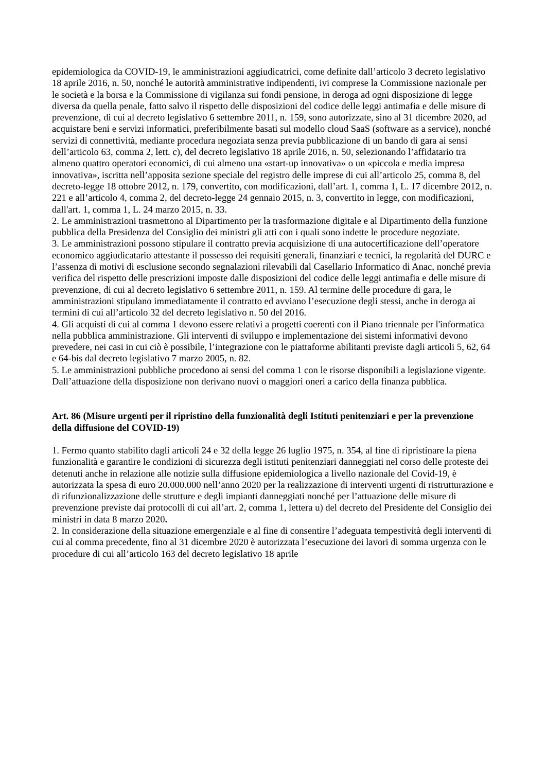epidemiologica da COVID-19, le amministrazioni aggiudicatrici, come definite dall’articolo 3 decreto legislativo 18 aprile 2016, n. 50, nonché le autorità amministrative indipendenti, ivi comprese la Commissione nazionale per le società e la borsa e la Commissione di vigilanza sui fondi pensione, in deroga ad ogni disposizione di legge diversa da quella penale, fatto salvo il rispetto delle disposizioni del codice delle leggi antimafia e delle misure di prevenzione, di cui al decreto legislativo 6 settembre 2011, n. 159, sono autorizzate, sino al 31 dicembre 2020, ad acquistare beni e servizi informatici, preferibilmente basati sul modello cloud SaaS (software as a service), nonché servizi di connettività, mediante procedura negoziata senza previa pubblicazione di un bando di gara ai sensi dell’articolo 63, comma 2, lett. c), del decreto legislativo 18 aprile 2016, n. 50, selezionando l’affidatario tra almeno quattro operatori economici, di cui almeno una «start-up innovativa» o un «piccola e media impresa innovativa», iscritta nell’apposita sezione speciale del registro delle imprese di cui all’articolo 25, comma 8, del decreto-legge 18 ottobre 2012, n. 179, convertito, con modificazioni, dall’art. 1, comma 1, L. 17 dicembre 2012, n. 221 e all’articolo 4, comma 2, del decreto-legge 24 gennaio 2015, n. 3, convertito in legge, con modificazioni, dall'art. 1, comma 1, L. 24 marzo 2015, n. 33.
2. Le amministrazioni trasmettono al Dipartimento per la trasformazione digitale e al Dipartimento della funzione pubblica della Presidenza del Consiglio dei ministri gli atti con i quali sono indette le procedure negoziate.
3. Le amministrazioni possono stipulare il contratto previa acquisizione di una autocertificazione dell’operatore economico aggiudicatario attestante il possesso dei requisiti generali, finanziari e tecnici, la regolarità del DURC e l’assenza di motivi di esclusione secondo segnalazioni rilevabili dal Casellario Informatico di Anac, nonché previa verifica del rispetto delle prescrizioni imposte dalle disposizioni del codice delle leggi antimafia e delle misure di prevenzione, di cui al decreto legislativo 6 settembre 2011, n. 159. Al termine delle procedure di gara, le amministrazioni stipulano immediatamente il contratto ed avviano l’esecuzione degli stessi, anche in deroga ai termini di cui all’articolo 32 del decreto legislativo n. 50 del 2016.
4. Gli acquisti di cui al comma 1 devono essere relativi a progetti coerenti con il Piano triennale per l'informatica nella pubblica amministrazione. Gli interventi di sviluppo e implementazione dei sistemi informativi devono prevedere, nei casi in cui ciò è possibile, l’integrazione con le piattaforme abilitanti previste dagli articoli 5, 62, 64 e 64-bis dal decreto legislativo 7 marzo 2005, n. 82.
5. Le amministrazioni pubbliche procedono ai sensi del comma 1 con le risorse disponibili a legislazione vigente. Dall’attuazione della disposizione non derivano nuovi o maggiori oneri a carico della finanza pubblica.
Art. 86 (Misure urgenti per il ripristino della funzionalità degli Istituti penitenziari e per la prevenzione della diffusione del COVID-19)
1. Fermo quanto stabilito dagli articoli 24 e 32 della legge 26 luglio 1975, n. 354, al fine di ripristinare la piena funzionalità e garantire le condizioni di sicurezza degli istituti penitenziari danneggiati nel corso delle proteste dei detenuti anche in relazione alle notizie sulla diffusione epidemiologica a livello nazionale del Covid-19, è autorizzata la spesa di euro 20.000.000 nell’anno 2020 per la realizzazione di interventi urgenti di ristrutturazione e di rifunzionalizzazione delle strutture e degli impianti danneggiati nonché per l’attuazione delle misure di prevenzione previste dai protocolli di cui all’art. 2, comma 1, lettera u) del decreto del Presidente del Consiglio dei ministri in data 8 marzo 2020.
2. In considerazione della situazione emergenziale e al fine di consentire l’adeguata tempestività degli interventi di cui al comma precedente, fino al 31 dicembre 2020 è autorizzata l’esecuzione dei lavori di somma urgenza con le procedure di cui all’articolo 163 del decreto legislativo 18 aprile